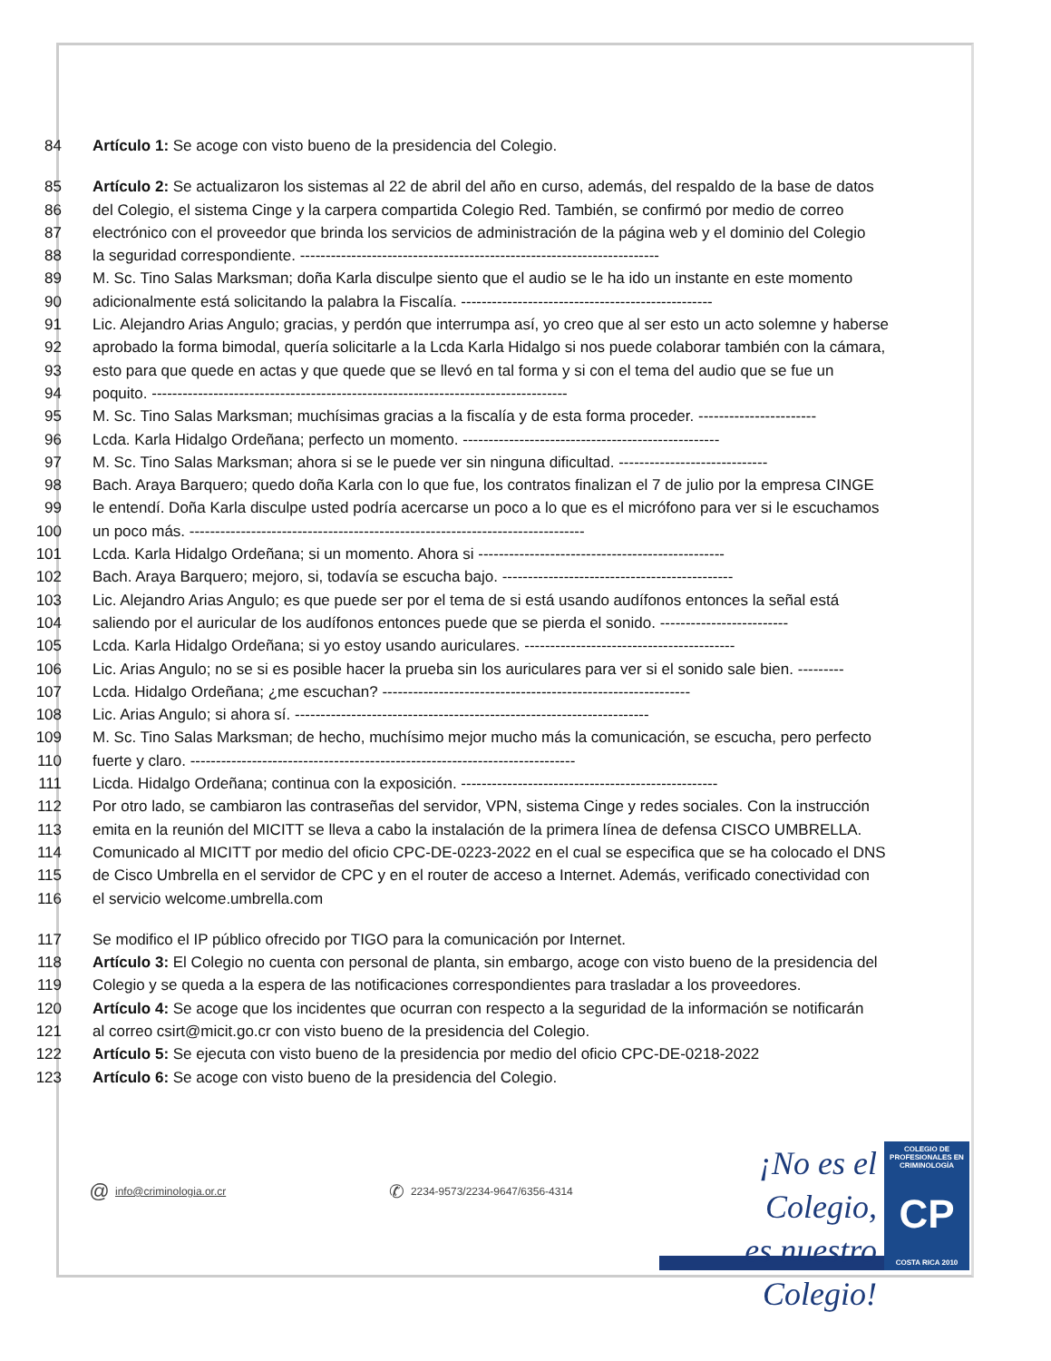84 Artículo 1: Se acoge con visto bueno de la presidencia del Colegio.
85 Artículo 2: Se actualizaron los sistemas al 22 de abril del año en curso, además, del respaldo de la base de datos
86 del Colegio, el sistema Cinge y la carpera compartida Colegio Red. También, se confirmó por medio de correo
87 electrónico con el proveedor que brinda los servicios de administración de la página web y el dominio del Colegio
88 la seguridad correspondiente. ----------------------------------------------------------------------
89 M. Sc. Tino Salas Marksman; doña Karla disculpe siento que el audio se le ha ido un instante en este momento
90 adicionalmente está solicitando la palabra la Fiscalía. -------------------------------------------------
91 Lic. Alejandro Arias Angulo; gracias, y perdón que interrumpa así, yo creo que al ser esto un acto solemne y haberse
92 aprobado la forma bimodal, quería solicitarle a la Lcda Karla Hidalgo si nos puede colaborar también con la cámara,
93 esto para que quede en actas y que quede que se llevó en tal forma y si con el tema del audio que se fue un
94 poquito. ---------------------------------------------------------------------------------
95 M. Sc. Tino Salas Marksman; muchísimas gracias a la fiscalía y de esta forma proceder. -----------------------
96 Lcda. Karla Hidalgo Ordeñana; perfecto un momento. --------------------------------------------------
97 M. Sc. Tino Salas Marksman; ahora si se le puede ver sin ninguna dificultad. -----------------------------
98 Bach. Araya Barquero; quedo doña Karla con lo que fue, los contratos finalizan el 7 de julio por la empresa CINGE
99 le entendí. Doña Karla disculpe usted podría acercarse un poco a lo que es el micrófono para ver si le escuchamos
100 un poco más. -----------------------------------------------------------------------------
101 Lcda. Karla Hidalgo Ordeñana; si un momento. Ahora si ------------------------------------------------
102 Bach. Araya Barquero; mejoro, si, todavía se escucha bajo. ---------------------------------------------
103 Lic. Alejandro Arias Angulo; es que puede ser por el tema de si está usando audífonos entonces la señal está
104 saliendo por el auricular de los audífonos entonces puede que se pierda el sonido. -------------------------
105 Lcda. Karla Hidalgo Ordeñana; si yo estoy usando auriculares. -----------------------------------------
106 Lic. Arias Angulo; no se si es posible hacer la prueba sin los auriculares para ver si el sonido sale bien. ---------
107 Lcda. Hidalgo Ordeñana; ¿me escuchan? ------------------------------------------------------------
108 Lic. Arias Angulo; si ahora sí. ---------------------------------------------------------------------
109 M. Sc. Tino Salas Marksman; de hecho, muchísimo mejor mucho más la comunicación, se escucha, pero perfecto
110 fuerte y claro. ---------------------------------------------------------------------------
111 Licda. Hidalgo Ordeñana; continua con la exposición. --------------------------------------------------
112 Por otro lado, se cambiaron las contraseñas del servidor, VPN, sistema Cinge y redes sociales. Con la instrucción
113 emita en la reunión del MICITT se lleva a cabo la instalación de la primera línea de defensa CISCO UMBRELLA.
114 Comunicado al MICITT por medio del oficio CPC-DE-0223-2022 en el cual se especifica que se ha colocado el DNS
115 de Cisco Umbrella en el servidor de CPC y en el router de acceso a Internet. Además, verificado conectividad con
116 el servicio welcome.umbrella.com
117 Se modifico el IP público ofrecido por TIGO para la comunicación por Internet.
118 Artículo 3: El Colegio no cuenta con personal de planta, sin embargo, acoge con visto bueno de la presidencia del
119 Colegio y se queda a la espera de las notificaciones correspondientes para trasladar a los proveedores.
120 Artículo 4: Se acoge que los incidentes que ocurran con respecto a la seguridad de la información se notificarán
121 al correo csirt@micit.go.cr con visto bueno de la presidencia del Colegio.
122 Artículo 5: Se ejecuta con visto bueno de la presidencia por medio del oficio CPC-DE-0218-2022
123 Artículo 6: Se acoge con visto bueno de la presidencia del Colegio.
@ info@criminologia.or.cr ✆ 2234-9573/2234-9647/6356-4314
¡No es el Colegio,
es nuestro Colegio!
COLEGIO DE PROFESIONALES EN
CRIMINOLOGÍA
CP
COSTA RICA 2010